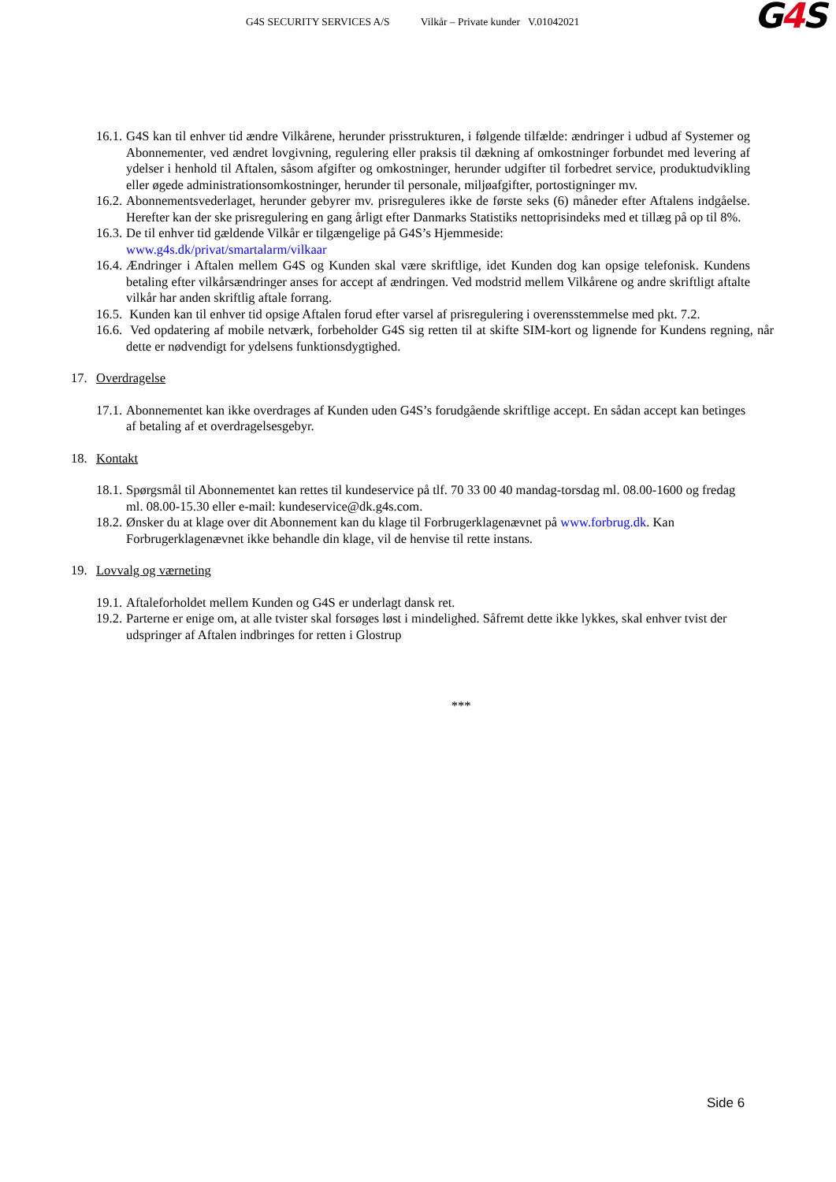G4S SECURITY SERVICES A/S Vilkår – Private kunder V.01042021
G4 S
16.1.
G4S kan til enhver tid ændre Vilkårene, herunder prisstrukturen, i følgende tilfælde: ændringer i udbud af Systemer og Abonnementer, ved ændret lovgivning, regulering eller praksis til dækning af omkostninger forbundet med levering af ydelser i henhold til Aftalen, såsom afgifter og omkostninger, herunder udgifter til forbedret service, produktudvikling eller øgede administrationsomkostninger, herunder til personale, miljøafgifter, portostigninger mv.
16.2.
Abonnementsvederlaget, herunder gebyrer mv. prisreguleres ikke de første seks (6) måneder efter Aftalens indgåelse. Herefter kan der ske prisregulering en gang årligt efter Danmarks Statistiks nettoprisindeks med et tillæg på op til 8%.
16.3.
De til enhver tid gældende Vilkår er tilgængelige på G4S’s Hjemmeside:
www.g4s.dk/privat/smartalarm/vilkaar
16.4.
Ændringer i Aftalen mellem G4S og Kunden skal være skriftlige, idet Kunden dog kan opsige telefonisk. Kundens betaling efter vilkårsændringer anses for accept af ændringen. Ved modstrid mellem Vilkårene og andre skriftligt aftalte vilkår har anden skriftlig aftale forrang.
16.5.
Kunden kan til enhver tid opsige Aftalen forud efter varsel af prisregulering i overensstemmelse med pkt. 7.2.
16.6.
Ved opdatering af mobile netværk, forbeholder G4S sig retten til at skifte SIM-kort og lignende for Kundens regning, når dette er nødvendigt for ydelsens funktionsdygtighed.
17. Overdragelse
17.1.
Abonnementet kan ikke overdrages af Kunden uden G4S’s forudgående skriftlige accept. En sådan accept kan betinges af betaling af et overdragelsesgebyr.
18. Kontakt
18.1.
Spørgsmål til Abonnementet kan rettes til kundeservice på tlf. 70 33 00 40 mandag-torsdag ml. 08.00-1600 og fredag ml. 08.00-15.30 eller e-mail: kundeservice@dk.g4s.com.
18.2.
Ønsker du at klage over dit Abonnement kan du klage til Forbrugerklagenævnet på www.forbrug.dk. Kan Forbrugerklagenævnet ikke behandle din klage, vil de henvise til rette instans.
19. Lovvalg og værneting
19.1.
Aftaleforholdet mellem Kunden og G4S er underlagt dansk ret.
19.2.
Parterne er enige om, at alle tvister skal forsøges løst i mindelighed. Såfremt dette ikke lykkes, skal enhver tvist der udspringer af Aftalen indbringes for retten i Glostrup
***
Side 6